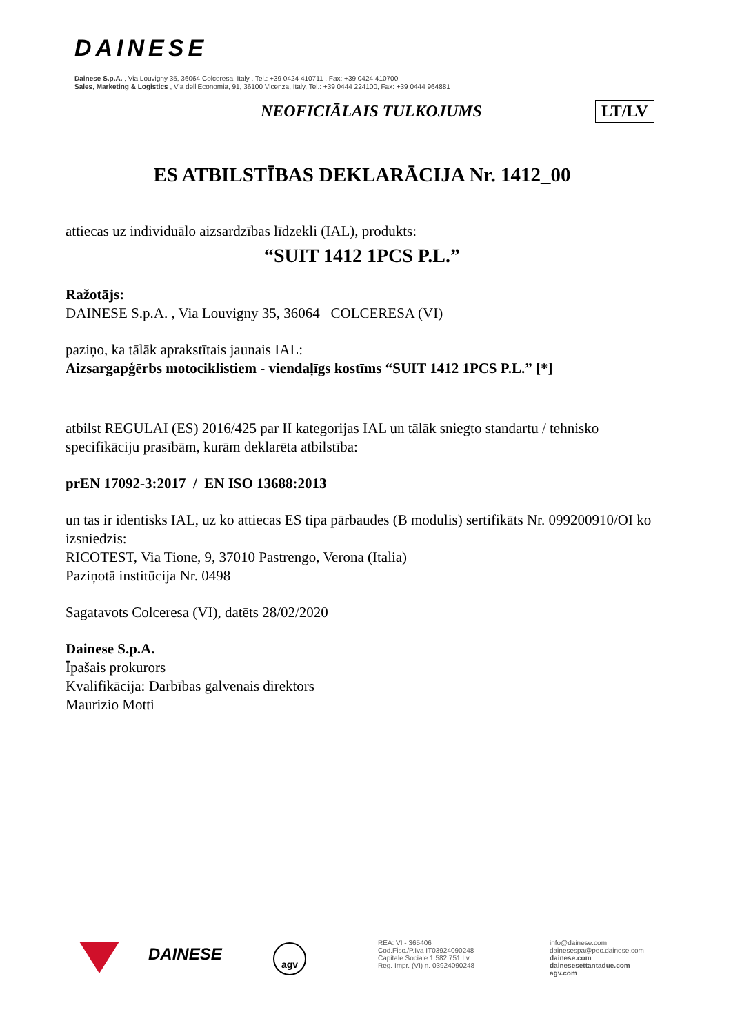DAINESE
Dainese S.p.A. , Via Louvigny 35, 36064 Colceresa, Italy , Tel.: +39 0424 410711 , Fax: +39 0424 410700
Sales, Marketing & Logistics , Via dell'Economia, 91, 36100 Vicenza, Italy, Tel.: +39 0444 224100, Fax: +39 0444 964881
NEOFICIĀLAIS TULKOJUMS LT/LV
ES ATBILSTĪBAS DEKLARĀCIJA Nr. 1412_00
attiecas uz individuālo aizsardzības līdzekli (IAL), produkts:
“SUIT 1412 1PCS P.L.”
Ražotājs:
DAINESE S.p.A. , Via Louvigny 35, 36064 COLCERESA (VI)
paziņo, ka tālāk aprakstītais jaunais IAL:
Aizsargapģērbs motociklistiem - viendaļīgs kostīms “SUIT 1412 1PCS P.L.” [*]
atbilst REGULAI (ES) 2016/425 par II kategorijas IAL un tālāk sniegto standartu / tehnisko specifikāciju prasībām, kurām deklarēta atbilstība:
prEN 17092-3:2017 / EN ISO 13688:2013
un tas ir identisks IAL, uz ko attiecas ES tipa pārbaudes (B modulis) sertifikāts Nr. 099200910/OI ko izsniedzis:
RICOTEST, Via Tione, 9, 37010 Pastrengo, Verona (Italia)
Paziņotā institūcija Nr. 0498
Sagatavots Colceresa (VI), datēts 28/02/2020
Dainese S.p.A.
Īpašais prokurors
Kvalifikācija: Darbības galvenais direktors
Maurizio Motti
DAINESE agv
REA: VI - 365406
Cod.Fisc./P.Iva IT03924090248
Capitale Sociale 1.582.751 I.v.
Reg. Impr. (VI) n. 03924090248
info@dainese.com
dainesespa@pec.dainese.com
dainese.com
dainesesettantadue.com
agv.com